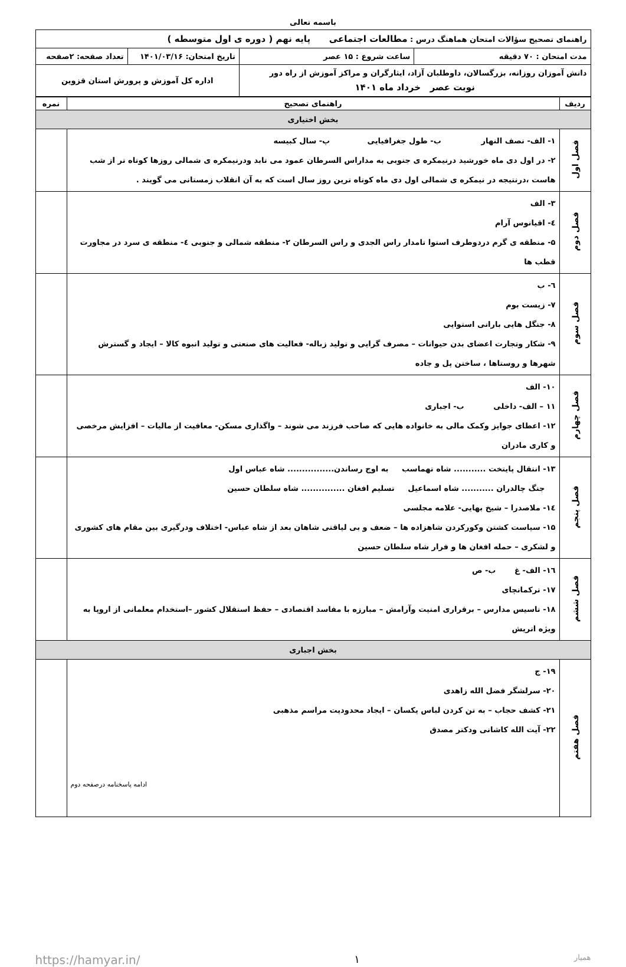باسمه تعالی
| راهنمای تصحیح سؤالات امتحان هماهنگ درس : مطالعات اجتماعی پایه نهم ( دوره ی اول متوسطه ) | | | |
| مدت امتحان : ۷۰ دقیقه | ساعت شروع : ۱۵ عصر | تاریخ امتحان: ۱۴۰۱/۰۳/۱۶ | تعداد صفحه: ۲صفحه |
| دانش آموزان روزانه، بزرگسالان، داوطلبان آزاد، ایثارگران و مراکز آموزش از راه دور نوبت عصر خرداد ماه ۱۴۰۱ | | اداره کل آموزش و پرورش استان قزوین | |
| ردیف | راهنمای تصحیح | نمره |
| --- | --- | --- |
| بخش اختیاری | | |
| فصل اول | ۱- الف- نصف النهار ب- طول جغرافیایی پ- سال کبیسه ۲- در اول دی ماه خورشید درنیمکره ی جنوبی به مداراس السرطان عمود می تابد ودرنیمکره ی شمالی روزها کوتاه تر از شب هاست ،درنتیجه در نیمکره ی شمالی اول دی ماه کوتاه ترین روز سال است که به آن انقلاب زمستانی می گویند . | |
| فصل دوم | ۳- الف ٤- اقیانوس آرام ۵- منطقه ی گرم دردوطرف استوا تامدار راس الجدی و راس السرطان ۲- منطقه شمالی و جنوبی ٤- منطقه ی سرد در مجاورت قطب ها | |
| فصل سوم | ٦- ب ۷- زیست بوم ۸- جنگل هایی بارانی استوایی ۹- شکار وتجارت اعضای بدن حیوانات – مصرف گرایی و تولید زباله- فعالیت های صنعتی و تولید انبوه کالا – ایجاد و گسترش شهرها و روستاها ، ساختن پل و جاده | |
| فصل چهارم | ۱۰- الف ۱۱ – الف- داخلی ب- اجباری ۱۲- اعطای جوایز وکمک مالی به خانواده هایی که صاحب فرزند می شوند – واگذاری مسکن- معافیت از مالیات – افزایش مرخصی و کاری مادران | |
| فصل پنجم | ۱۳- انتقال پایتخت ........... شاه تهماسب به اوج رساندن................ شاه عباس اول جنگ چالدران ........... شاه اسماعیل تسلیم افغان ............... شاه سلطان حسین ١٤- ملاصدرا – شیخ بهایی- علامه مجلسی ۱۵- سیاست کشتن وکورکردن شاهزاده ها – ضعف و بی لیاقتی شاهان بعد از شاه عباس- اختلاف ودرگیری بین مقام های کشوری و لشکری – حمله افغان ها و فرار شاه سلطان حسین | |
| فصل ششم | ١٦- الف- غ ب- ص ۱۷- ترکمانچای ۱۸- تاسیس مدارس – برقراری امنیت وآرامش – مبارزه با مفاسد اقتصادی – حفظ استقلال کشور –استخدام معلمانی از اروپا به ویژه اتریش | |
| بخش اجباری | | |
| فصل هفتم | ۱۹- ج ۲۰- سرلشگر فضل الله زاهدی ۲۱- کشف حجاب – به تن کردن لباس یکسان – ایجاد محدودیت مراسم مذهبی ۲۲- آیت الله کاشانی ودکتر مصدق ادامه پاسخنامه درصفحه دوم | |
https://hamyar.in/ ۱ همیار